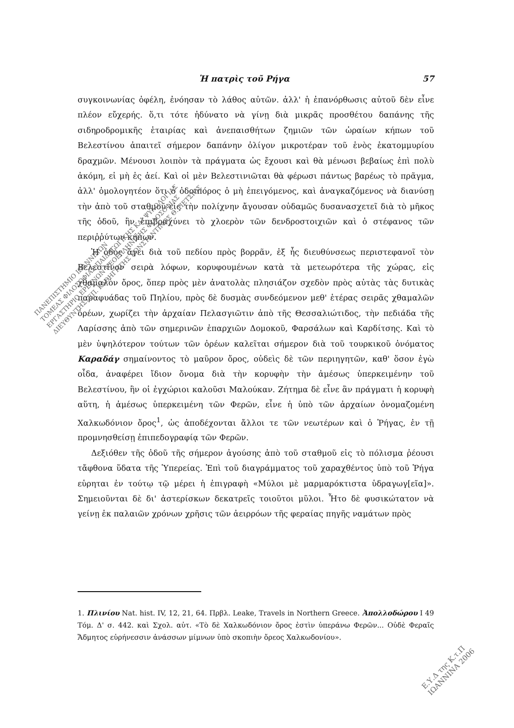Ἡ πατρὶς τοῦ Ρήγα 57
συγκοινωνίας ὀφέλη, ἐνόησαν τὸ λάθος αὐτῶν. ἀλλ' ἡ ἐπανόρθωσις αὐτοῦ δὲν εἶνε πλέον εὔχερής. ὅ,τι τότε ἠδύνατο νὰ γίνῃ διὰ μικρᾶς προσθέτου δαπάνης τῆς σιδηροδρομικῆς ἑταιρίας καὶ ἀνεπαισθήτων ζημιῶν τῶν ὡραίων κήπων τοῦ Βελεστίνου ἀπαιτεῖ σήμερον δαπάνην ὀλίγον μικροτέραν τοῦ ἑνὸς ἑκατομμυρίου δραχμῶν. Μένουσι λοιπὸν τὰ πράγματα ὡς ἔχουσι καὶ θὰ μένωσι βεβαίως ἐπὶ πολὺ ἀκόμη, εἰ μὴ ἐς ἀεί. Καὶ οἱ μὲν Βελεστινιῶται θὰ φέρωσι πάντως βαρέως τὸ πρᾶγμα, ἀλλ' ὁμολογητέον ὅτι ὁ ὁδοιπόρος ὁ μὴ ἐπειγόμενος, καὶ ἀναγκαζόμενος νὰ διανύσῃ τὴν ἀπὸ τοῦ σταθμοῦ εἰς τὴν πολίχνην ἄγουσαν οὐδαμῶς δυσανασχετεῖ διὰ τὸ μῆκος τῆς ὁδοῦ, ἣν ἐπιβραχύνει τὸ χλοερὸν τῶν δενδροστοιχιῶν καὶ ὁ στέφανος τῶν περιῤῥύτων κήπων.
Ἡ ὁδὸς ἄγει διὰ τοῦ πεδίου πρὸς βορρᾶν, ἐξ ἧς διευθύνσεως περιστεφανοῖ τὸν Βελεστῖνον σειρὰ λόφων, κορυφουμένων κατὰ τὰ μετεωρότερα τῆς χώρας, εἰς χθαμαλὸν ὄρος, ὅπερ πρὸς μὲν ἀνατολὰς πλησιάζον σχεδὸν πρὸς αὐτὰς τὰς δυτικὰς παραφυάδας τοῦ Πηλίου, πρὸς δὲ δυσμὰς συνδεόμενον μεθ' ἑτέρας σειρᾶς χθαμαλῶν ὀρέων, χωρίζει τὴν ἀρχαίαν Πελασγιῶτιν ἀπὸ τῆς Θεσσαλιώτιδος, τὴν πεδιάδα τῆς Λαρίσσης ἀπὸ τῶν σημερινῶν ἐπαρχιῶν Δομοκοῦ, Φαρσάλων καὶ Καρδίτσης. Καὶ τὸ μὲν ὑψηλότερον τούτων τῶν ὀρέων καλεῖται σήμερον διὰ τοῦ τουρκικοῦ ὀνόματος Καραδάγ σημαίνοντος τὸ μαῦρον ὄρος, οὐδεὶς δὲ τῶν περιηγητῶν, καθ' ὅσον ἐγὼ οἶδα, ἀναφέρει ἴδιον ὄνομα διὰ τὴν κορυφὴν τὴν ἀμέσως ὑπερκειμένην τοῦ Βελεστίνου, ἣν οἱ ἐγχώριοι καλοῦσι Μαλούκαν. Ζήτημα δὲ εἶνε ἂν πράγματι ἡ κορυφὴ αὕτη, ἡ ἀμέσως ὑπερκειμένη τῶν Φερῶν, εἶνε ἡ ὑπὸ τῶν ἀρχαίων ὀνομαζομένη Χαλκωδόνιον ὄρος<sup>1</sup>, ὡς ἀποδέχονται ἄλλοι τε τῶν νεωτέρων καὶ ὁ Ῥήγας, ἐν τῇ προμνησθείσῃ ἐπιπεδογραφίᾳ τῶν Φερῶν.
Δεξιόθεν τῆς ὁδοῦ τῆς σήμερον ἀγούσης ἀπὸ τοῦ σταθμοῦ εἰς τὸ πόλισμα ῥέουσι τἄφθονα ὕδατα τῆς Ὑπερείας. Ἐπὶ τοῦ διαγράμματος τοῦ χαραχθέντος ὑπὸ τοῦ Ῥήγα εὑρηται ἐν τούτῳ τῷ μέρει ἡ ἐπιγραφὴ «Μύλοι μὲ μαρμαρόκτιστα ὑδραγωγ[εῖα]». Σημειοῦνται δὲ δι' ἀστερίσκων δεκατρεῖς τοιοῦτοι μῦλοι. Ἦτο δὲ φυσικώτατον νὰ γείνῃ ἐκ παλαιῶν χρόνων χρῆσις τῶν ἀειρρόων τῆς φεραίας πηγῆς ναμάτων πρὸς
1. Πλινίου Nat. hist. IV, 12, 21, 64. Πρβλ. Leake, Travels in Northern Greece. Ἀπολλοδώρου Ι 49 Τόμ. Δ' σ. 442. καὶ Σχολ. αὐτ. «Τὸ δὲ Χαλκωδόνιον ὄρος ἐστὶν ὑπεράνω Φερῶν... Οὐδὲ Φεραῖς Ἄδμητος εὑρήνεσσιν ἀνάσσων μίμνων ὑπὸ σκοπιὴν ὄρεος Χαλκωδονίου».
ΠΑΝΕΠΙΣΤΗΜΙΟ ΙΩΑΝΝΙΝΩΝ
ΤΟΜΕΑΣ ΦΙΛΟΣΟΦΙΑΣ ΠΑΙΔΑΓΩΓΙΚΗΣ ΚΑΙ ΨΥΧΟΛΟΓΙΑΣ
ΕΡΓΑΣΤΗΡΙΟ ΕΡΕΥΝΩΝ ΝΕΟΕΛΛΗΝΙΚΗΣ ΦΙΛΟΣΟΦΙΑΣ
ΔΙΕΥΘΥΝΤΗΣ: ΕΠ. ΚΑΘΗΓΗΤΗΣ ΚΩΝΣΤΑΝΤΙΝΟΣ Θ. ΠΕΤΣΙΟΣ
Ε.Υ.Δ της Κ.τ.Π
ΙΩΑΝΝΙΝΑ 2006